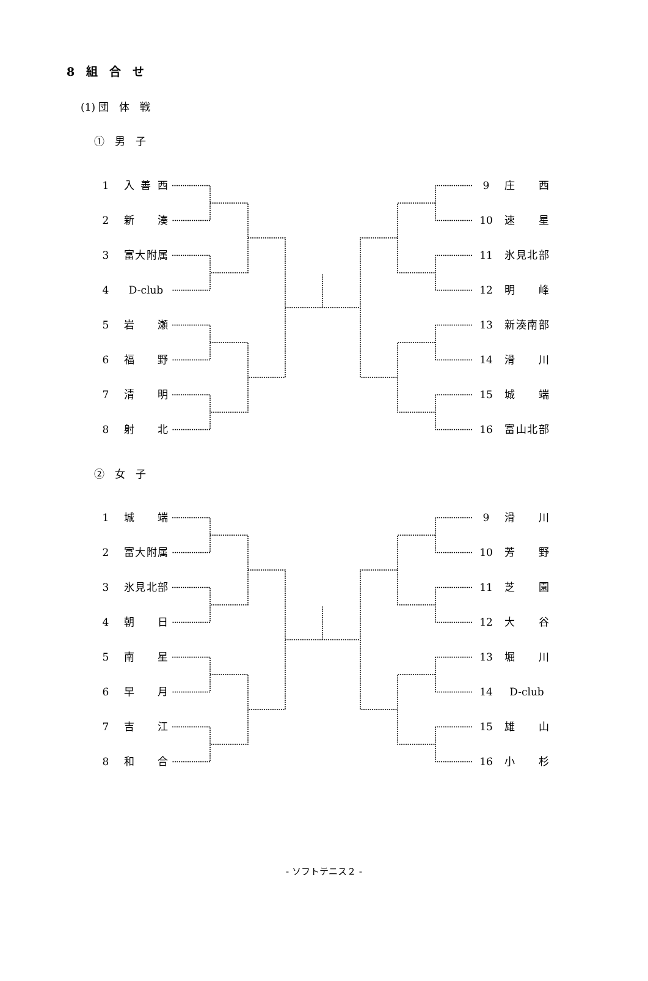8　組　合　せ
(1) 団　体　戦
①　男　子
1 入 善 西 9 庄 西
2 新 湊 10 速 星
3 富大附属 11 氷見北部
4 D-club 12 明 峰
5 岩 瀬 13 新湊南部
6 福 野 14 滑 川
7 清 明 15 城 端
8 射 北 16 富山北部
②　女　子
1 城 端 9 滑 川
2 富大附属 10 芳 野
3 氷見北部 11 芝 園
4 朝 日 12 大 谷
5 南 星 13 堀 川
6 早 月 14 D-club
7 吉 江 15 雄 山
8 和 合 16 小 杉
- ソフトテニス２ -